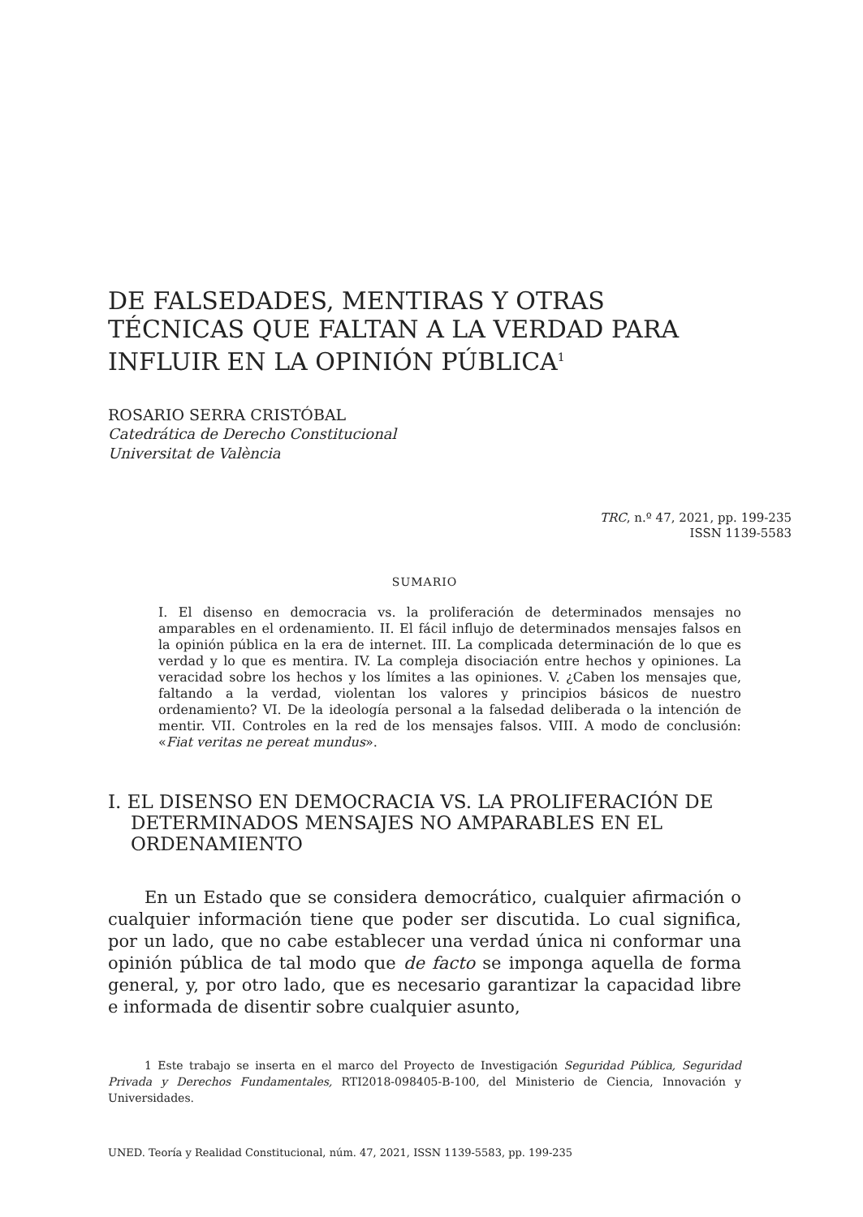DE FALSEDADES, MENTIRAS Y OTRAS TÉCNICAS QUE FALTAN A LA VERDAD PARA INFLUIR EN LA OPINIÓN PÚBLICA<sup>1</sup>
ROSARIO SERRA CRISTÓBAL
Catedrática de Derecho Constitucional
Universitat de València
TRC, n.º 47, 2021, pp. 199-235
ISSN 1139-5583
SUMARIO
I. El disenso en democracia vs. la proliferación de determinados mensajes no amparables en el ordenamiento. II. El fácil influjo de determinados mensajes falsos en la opinión pública en la era de internet. III. La complicada determinación de lo que es verdad y lo que es mentira. IV. La compleja disociación entre hechos y opiniones. La veracidad sobre los hechos y los límites a las opiniones. V. ¿Caben los mensajes que, faltando a la verdad, violentan los valores y principios básicos de nuestro ordenamiento? VI. De la ideología personal a la falsedad deliberada o la intención de mentir. VII. Controles en la red de los mensajes falsos. VIII. A modo de conclusión: «Fiat veritas ne pereat mundus».
I. EL DISENSO EN DEMOCRACIA VS. LA PROLIFERACIÓN DE DETERMINADOS MENSAJES NO AMPARABLES EN EL ORDENAMIENTO
En un Estado que se considera democrático, cualquier afirmación o cualquier información tiene que poder ser discutida. Lo cual significa, por un lado, que no cabe establecer una verdad única ni conformar una opinión pública de tal modo que de facto se imponga aquella de forma general, y, por otro lado, que es necesario garantizar la capacidad libre e informada de disentir sobre cualquier asunto,
1 Este trabajo se inserta en el marco del Proyecto de Investigación Seguridad Pública, Seguridad Privada y Derechos Fundamentales, RTI2018-098405-B-100, del Ministerio de Ciencia, Innovación y Universidades.
UNED. Teoría y Realidad Constitucional, núm. 47, 2021, ISSN 1139-5583, pp. 199-235